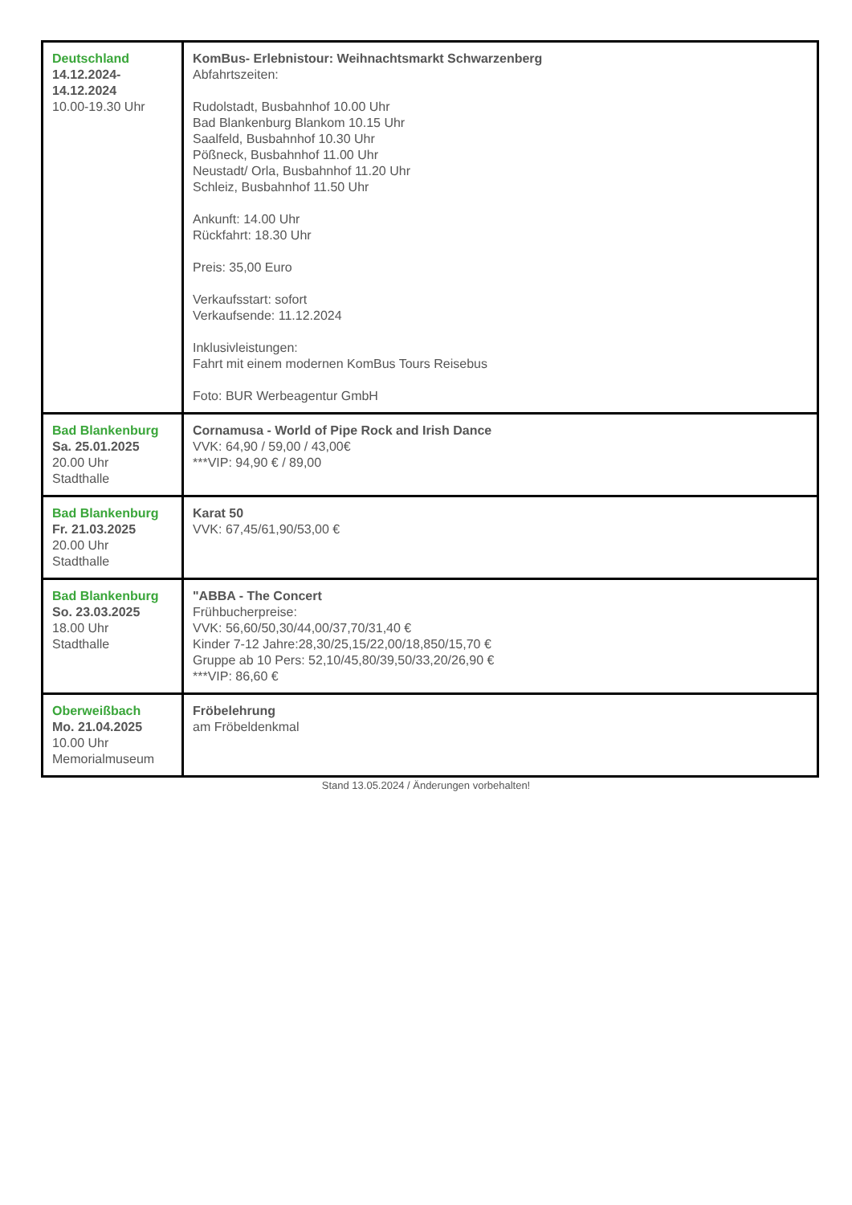| Deutschland 14.12.2024- 14.12.2024 10.00-19.30 Uhr | KomBus- Erlebnistour: Weihnachtsmarkt Schwarzenberg Abfahrtszeiten: Rudolstadt, Busbahnhof 10.00 Uhr Bad Blankenburg Blankom 10.15 Uhr Saalfeld, Busbahnhof 10.30 Uhr Pößneck, Busbahnhof 11.00 Uhr Neustadt/ Orla, Busbahnhof 11.20 Uhr Schleiz, Busbahnhof 11.50 Uhr Ankunft: 14.00 Uhr Rückfahrt: 18.30 Uhr Preis: 35,00 Euro Verkaufsstart: sofort Verkaufsende: 11.12.2024 Inklusivleistungen: Fahrt mit einem modernen KomBus Tours Reisebus Foto: BUR Werbeagentur GmbH |
| Bad Blankenburg Sa. 25.01.2025 20.00 Uhr Stadthalle | Cornamusa - World of Pipe Rock and Irish Dance VVK: 64,90 / 59,00 / 43,00€ ***VIP: 94,90 € / 89,00 |
| Bad Blankenburg Fr. 21.03.2025 20.00 Uhr Stadthalle | Karat 50 VVK: 67,45/61,90/53,00 € |
| Bad Blankenburg So. 23.03.2025 18.00 Uhr Stadthalle | "ABBA - The Concert Frühbucherpreise: VVK: 56,60/50,30/44,00/37,70/31,40 € Kinder 7-12 Jahre:28,30/25,15/22,00/18,850/15,70 € Gruppe ab 10 Pers: 52,10/45,80/39,50/33,20/26,90 € ***VIP: 86,60 € |
| Oberweißbach Mo. 21.04.2025 10.00 Uhr Memorialmuseum | Fröbelehrung am Fröbeldenkmal |
Stand 13.05.2024 / Änderungen vorbehalten!